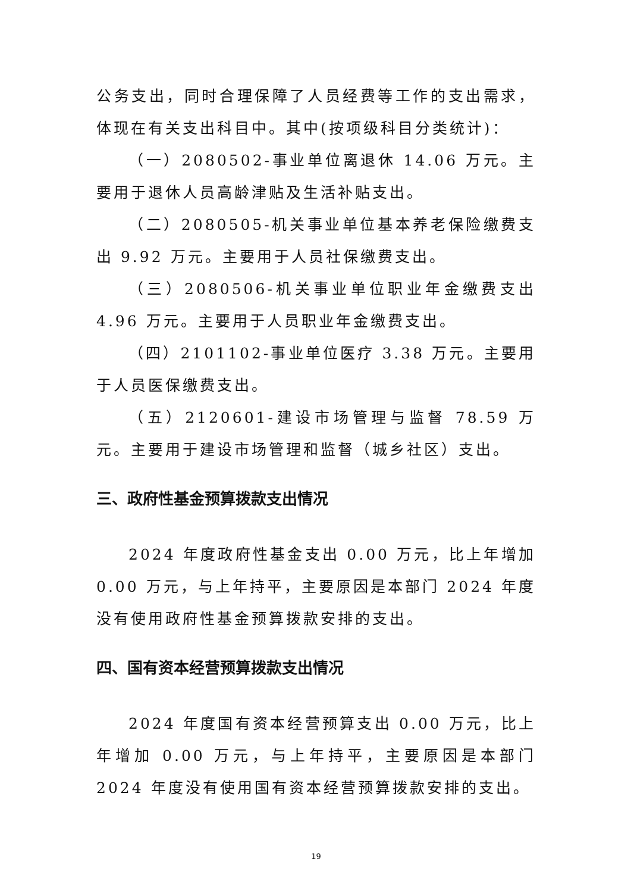公务支出，同时合理保障了人员经费等工作的支出需求，体现在有关支出科目中。其中(按项级科目分类统计)：
（一）2080502-事业单位离退休 14.06 万元。主要用于退休人员高龄津贴及生活补贴支出。
（二）2080505-机关事业单位基本养老保险缴费支出 9.92 万元。主要用于人员社保缴费支出。
（三）2080506-机关事业单位职业年金缴费支出 4.96 万元。主要用于人员职业年金缴费支出。
（四）2101102-事业单位医疗 3.38 万元。主要用于人员医保缴费支出。
（五）2120601-建设市场管理与监督 78.59 万元。主要用于建设市场管理和监督（城乡社区）支出。
三、政府性基金预算拨款支出情况
2024 年度政府性基金支出 0.00 万元，比上年增加 0.00 万元，与上年持平，主要原因是本部门 2024 年度没有使用政府性基金预算拨款安排的支出。
四、国有资本经营预算拨款支出情况
2024 年度国有资本经营预算支出 0.00 万元，比上年增加 0.00 万元，与上年持平，主要原因是本部门 2024 年度没有使用国有资本经营预算拨款安排的支出。
19